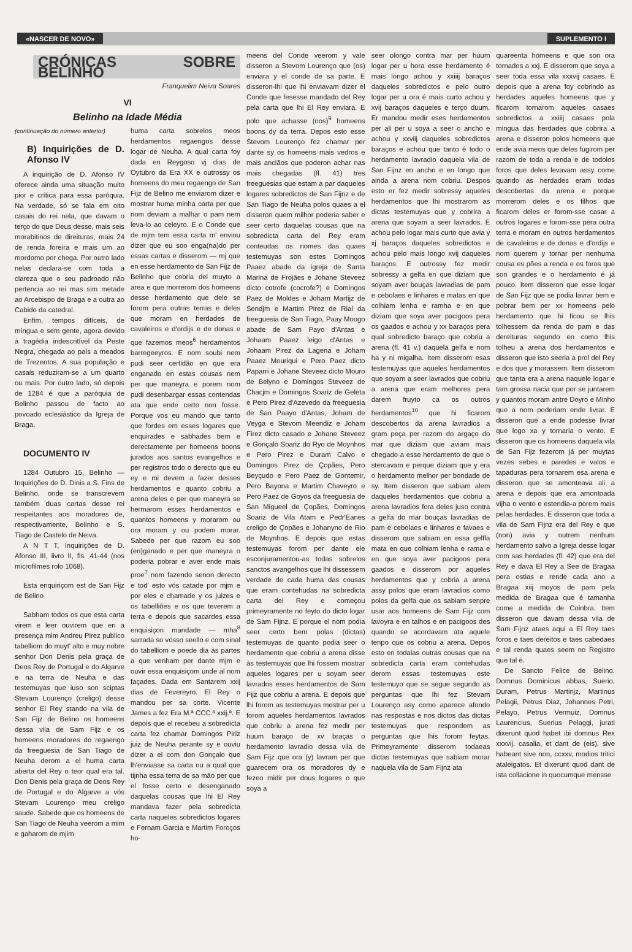«NASCER DE NOVO» SUPLEMENTO I
CRÓNICAS SOBRE BELINHO
Franquelim Neiva Soares
VI
Belinho na Idade Média
(continuação do número anterior)
B) Inquirições de D. Afonso IV
A inquirição de D. Afonso IV oferece ainda uma situação muito pior e crítica para essa paróquia. Na verdade, só se fala em oito casais do rei nela, que davam o terço do que Deus desse, mais seis morabitinos de direituras, mais 24 de renda foreira e mais um ao mordomo por chega. Por outro lado nelas declara-se com toda a clareza que o seu padroado não pertencia ao rei mas sim metade ao Arcebispo de Braga e a outra ao Cabido da catedral.
Enfim, tempos difíceis, de míngua e sem gente, agora devido à tragédia indescritível da Peste Negra, chegada ao país a meados de Trezentos. A sua população e casais reduziram-se a um quarto ou mais. Por outro lado, só depois de 1284 é que a paróquia de Belinho passou de facto ao povoado eclesiástico da Igreja de Braga.
DOCUMENTO IV
1284 Outubro 15, Belinho — Inquirições de D. Dinis a S. Fins de Belinho, onde se transcrevem também duas cartas desse rei respeitantes aos moradores de, respectivamente, Belinho e S. Tiago de Castelo de Neiva.
A N T T, Inquirições de D. Afonso III, livro II, fls. 41-44 (nos microfilmes rolo 1068).
Esta enquiriçom est de San Fijz de Belino
Sabham todos os que esta carta virem e leer ouvirem que en a presença mim Andreu Pirez publico tabelliom do muyt' alto e muy nobre senhor Don Denis pela graça de Deos Rey de Portugal e do Algarve e na terra de Neuha e das testemuyas que iuso son sciptas Stevam Lourenço (creligo) desse senhor El Rey stando na vila de San Fijz de Belino os homeens dessa vila de Sam Fijz e os homeens moradores do regaengo da freeguesia de San Tiago de Neuha derom a el huma carta aberta del Rey o teor qual era tal. Don Denis pela graça de Deos Rey de Portugal e do Algarve a vós Stevam Lourenço meu creligo saude. Sabede que os homeens de San Tiago de Neuha veerom a mim e gaharom de mjim
huma carta sobrelos meos herdamentos regaengos desse logar de Neuha. A qual carta foy dada en Reygoso vj dias de Oytubro da Era XX e outrossy os homeens do meu regaengo de San Fijz de Belino me enviarom dizer e mostrar huma minha carta per que nom deviam a malhar o pam nem leva-lo ao celeyro. E o Conde que de mjm tem essa carta m' enviou dizer que eu soo enga(na)do per essas cartas e disserom — mj que en esse herdamento de San Fijz de Belinho que cobria del muyto a area e que morrerom dos homeens desse herdamento que dele se forom pera outras terras e deles que moram en herdades de cavaleiros e d'ordijs e de donas e que fazemos meos<sup>6</sup> herdamentos barregeeyros. E nom soubi nem pudi seer certidão en que era enganado en estas cousas nem per que maneyra e porem nom pudi desenbargar essas contendas ata que ende certo non fosse. Porque vos eu mando que tanto que fordes em esses logares que enquirades e sabhades bem e derectamente per homeens boons jurados aos santos evangelhos e per registros todo o derecto que eu ey e mi devem a fazer desses herdamentos e quanto cobriu a arena deles e per que maneyra se hermarom esses herdamentos e quantos homeens y morarom ou ora moram y ou podem morar. Sabede per que razom eu soo (en)ganado e per que maneyra o poderia pobrar e aver ende mais proe<sup>7</sup> nom fazendo senon derecto e tod' esto vós catade por mjm e por eles e chamade y os juizes e os tabelliões e os que teverem a terra e depois que sacardes essa enquisiçon mandade — mha<sup>8</sup> sarrada so vosso seello e com sinal do tabelliom e poede dia às partes a que venham per dante mjm e ouvir essa enquisiçom unde al nom façades. Dada em Santarem xxij dias de Fevereyro. El Rey o mandou per sa corte. Vicente James a fez Era M.ª CCC.ª xxij.ª. E depois que el recebeu a sobredicta carta fez chamar Domingos Piriz juiz de Neuha perante sy e ouviu dizer a el com don Gonçalo que lh'enviasse sa carta ou a qual que tijnha essa terra de sa mão per que el fosse certo e desenganado daquelas cousas que lhi El Rey mandava fazer pela sobredicta carta naqueles sobredictos logares e Fernam Garcia e Martim Foroços ho-
meens del Conde veerom y vale disseron a Stevom Lourenço que (os) enviara y el conde de sa parte. E disseron-lhi que lhi enviavam dizer el Conde que fesesse mandado del Rey pela carta que lhi El Rey enviara. E polo que achasse (nos)<sup>9</sup> homeens boons dy da terra. Depos esto esse Stevom Lourenço fez chamar per dante sy os homeens mais vedros e mais anciãos que poderon achar nas mais chegadas (fl. 41) tres freeguesias que estam a par daqueles logares sobredictos de San Fijnz e de San Tiago de Neuha polos quaes a el disseron quem milhor poderia saber e seer certo daquelas cousas que na sobredicta carta del Rey eram conteudas os nomes das quaes testemuyas son estes Domingos Paaez abade da igreja de Santa Marina de Frojães e Johane Steveez dicto cotrofe (cocrofe?) e Domingos Paez de Moldes e Joham Martijz de Sendjm e Martim Pirez de Rial da freeguesia de San Tiago, Paay Moogo abade de Sam Payo d'Antas e Johaam Paaez leigo d'Antas e Johaam Pirez da Lagena e Joham Paaez Mouriqui e Pero Paez dicto Paparri e Johane Steveez dicto Mouro de Belyno e Domingos Steveez de Chacjm e Domingos Soariz de Geleta e Pero Pirez d'Azevedo da freeguesia de San Paayo d'Antas, Joham de Veyga e Stevom Meendiz e Joham Firez dicto casado e Johane Steveez e Gonçalo Soariz do Ryo de Moynhos e Pero Pirez e Duram Calvo e Domingos Pirez de Çopães, Pero Beyçudo e Pero Paez de Gontemir, Pero Bayona e Martim Chaveyro e Pero Paez de Goyos da freeguesia de San Migueel de Çopães, Domingos Soariz de Vila Atam e Pedr'Eanes creligo de Çopães e Johanyno de Rio de Moynhos. E depois que estas testemuyas forom per dante ele esconjuramentou-as todas sobrelos sanctos avangelhos que lhi dissessem verdade de cada huma das cousas que eram contehudas na sobredicta carta del Rey e começou primeyramente no feyto do dicto logar de Sam Fijnz. E porque el nom podia seer certo bem polas (dictas) testemuyas de quanto podia seer o herdamento que cobriu a arena disse às testemuyas que lhi fossem mostrar aqueles logares per u soyam seer lavrados esses herdamentos de Sam Fijz que cobriu a arena. E depois que lhi forom as testemuyas mostrar per u forom aqueles herdamentos lavrados que cobriu a arena fez medir per huum baraço de xv braças o herdamento lavradio dessa vila de Sam Fijz que ora (y) lavram per que guarecem ora os moradores dy e fezeo midir per dous logares o que soya a
seer olongo contra mar per huum logar per u hora esse herdamento é mais longo achou y xxiiij baraços daqueles sobredictos e pelo outro logar per u ora é mais curto achou y xvij baraços daqueles e terço duum. Er mandou medir eses herdamentos per ali per u soya a seer o ancho e achou y xxviij daqueles sobredictos baraços e achou que tanto é todo o herdamento lavradio daquela vila de San Fijnz en ancho e en longo que ainda a arena nom cobriu. Despos esto er fez medir sobressy aqueles herdamentos que lhi mostrarom as dictas testemuyas que y cobrira a arena que soyam a seer lavrados. E achou pelo logar mais curto que avia y xj baraços daqueles sobredictos e achou pelo mais longo xvij daqueles baraços. E outrossy fez medir sobressy a gelfa en que diziam que soyam aver bouças lavradias de pam e cebolaes e linhares e matas en que colhiam lenha e ramha e en que diziam que soya aver pacigoos pera os gaados e achou y xx baraços pera qual sobredicto baraço que cobriu a arena (fl. 41 v.) daquela gelfa e nom ha y ni migalha. Item disserom esas testemuyas que aqueles herdamentos que soyam a seer lavrados que cobriu a arena que eram melhores pera darem fruyto ca os outros herdamentos<sup>10</sup> que hi ficarom descobertos da arena lavradios a gram peça per razom do argaço do mar que diziam que aviam mais chegado a esse herdamento de que o stercavam e perque diziam que y era o herdamento melhor per bondade de sy. Item disseron que sabiam alem daqueles herdamentos que cobriu a arena lavradios fora deles juso contra a gelfa do mar bouças lavradias de pam e cebolaes e linhares e favaes e disserom que sabiam en essa gelffa mata en que colhiam lenha e rama e en que soya aver pacigoos pera gaados e disserom por aqueles herdamentos que y cobria a arena assy polos que eram lavradios como polos da gelfa que os sabiam senpre usar aos homeens de Sam Fijz com lavoyra e en talhos e en pacigoos des quando se acordavam ata aquele tenpo que os cobriu a arena. Depos esto en todalas outras cousas que na sobredicta carta eram contehudas derom essas testemuyas este testemuyo que se segue segundo as perguntas que lhi fez Stevam Lourenço asy como aparece afondo nas respostas e nos dictos das dictas testemuyas que respondem as perguntas que lhis forom feytas. Primeyramente disserom todaeas dictas testemuyas que sabiam morar naquela vila de Sam Fijnz ata
quareenta homeens e que son ora tornados a xxj. E disserom que soya a seer toda essa vila xxxvij casaes. E depois que a arena foy cobrindo as herdades aqueles homeens que y ficarom tornarom aqueles casaes sobredictos a xxiiij casaes pola mingua das herdades que cobrira a arena e disseron polos homeens que ende avia meos que deles fugirom per razom de toda a renda e de todolos foros que deles levavam assy come quando as herdades eram todas descobertas da arena e porque morrerom deles e os filhos que ficarom deles er forom-sse casar a outros logares e forom-sse pera outra terra e moram en outros herdamentos de cavaleiros e de donas e d'ordijs e nom querem y tornar per nenhuma cousa es pões a renda e os foros que son grandes e o herdamento é já pouco. Item disseron que esse logar de San Fijz que se podia lavrar bem e pobrar bem per xx homeens pelo herdamento que hi ficou se lhis tolhessem da renda do pam e das dereituras segundo en como lhis tolheu a arena dos herdamentos e disseron que isto seeria a prol del Rey e dos que y morassem. Item disserom que tanta era a arena naquele logar e tam grossa nacia que por se juntarem y quantos moram antre Doyro e Minho que a nom poderiam ende livrar. E disseron que a ende podesse livrar que logo xa y tornaria o vento. E disseron que os homeens daquela vila de San Fijz fezerom já per muytas vezes sebes e paredes e valos e tapaduras pera tornarem esa arena e disseron que se amonteava ali a arena e depois que era amontoada vijha o vento e estendia-a porem mais pelas herdades. E disseron que toda a vila de Sam Fijnz era del Rey e que (non) avia y outrem nenhum herdamento salvo a Igreja desse logar com sas herdades (fl. 42) que era del Rey e dava El Rey a See de Bragaa pera ostias e rende cada ano a Bragaa xiij moyos de pam pela medida de Bragaa que é tamanha come a medida de Coinbra. Item disseron que davam dessa vila de Sam Fijnz ataes aqui a El Rey taes foros e taes dereitos e taes cabedaes e tal renda quaes seem no Registro que tal é.
De Sancto Felice de Belino. Domnus Dominicus abbas, Suerio, Duram, Petrus Martinjz, Martinus Pelagii, Petrus Diaz, Johannes Petri, Pelayo, Petrus Vermuiz, Domnus Laurencius, Suerius Pelaggi, jurati dixerunt quod habet ibi domnus Rex xxxvij. casalia, et dant de (eis), sive habeant sive non, ccxxv, modios tritici ataleigatos. Et dixerunt quod dant de ista collacione in quocumque mensse